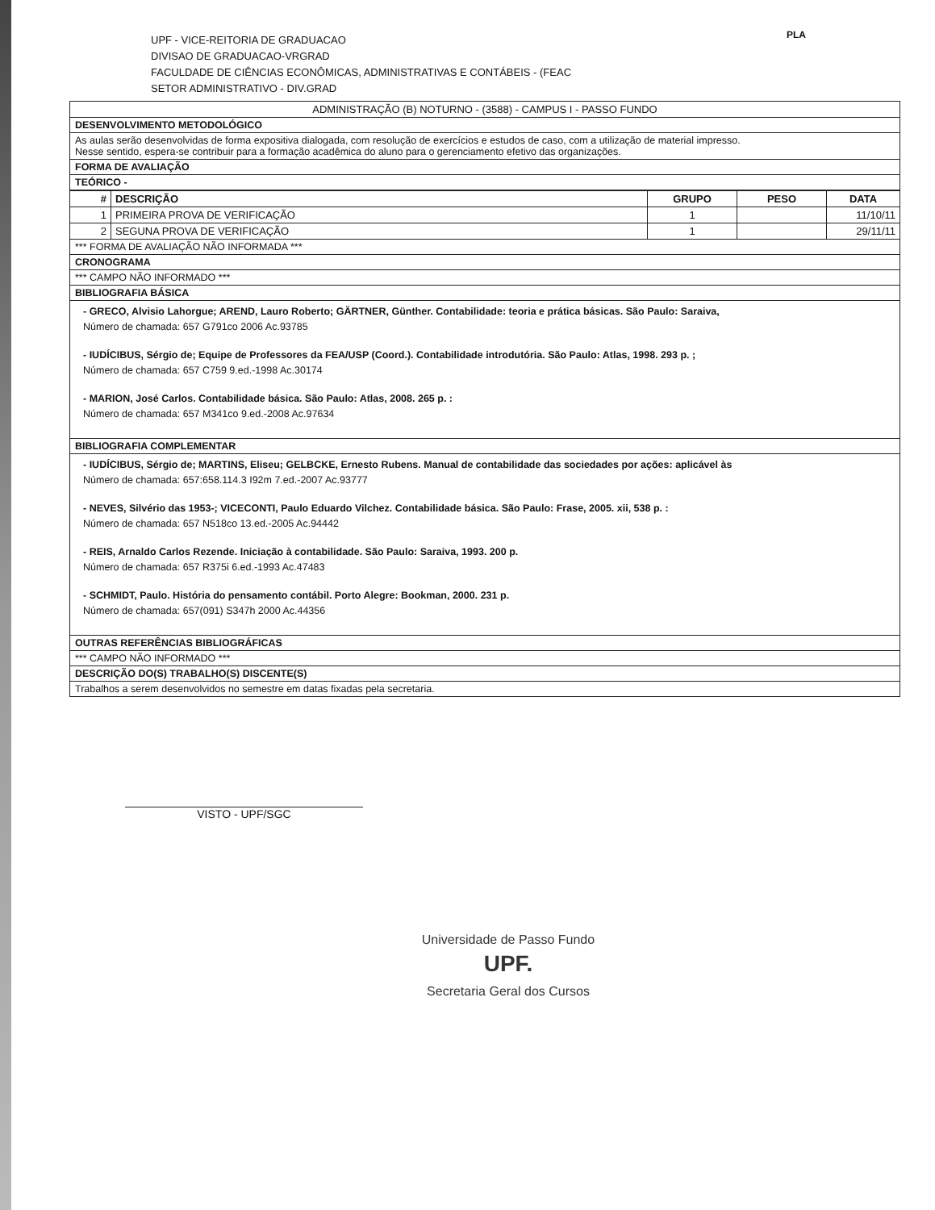UPF - VICE-REITORIA DE GRADUACAO
DIVISAO DE GRADUACAO-VRGRAD
FACULDADE DE CIÊNCIAS ECONÔMICAS, ADMINISTRATIVAS E CONTÁBEIS - (FEAC
SETOR ADMINISTRATIVO - DIV.GRAD
PLA
ADMINISTRAÇÃO (B) NOTURNO - (3588) - CAMPUS I - PASSO FUNDO
DESENVOLVIMENTO METODOLÓGICO
As aulas serão desenvolvidas de forma expositiva dialogada, com resolução de exercícios e estudos de caso, com a utilização de material impresso.
Nesse sentido, espera-se contribuir para a formação acadêmica do aluno para o gerenciamento efetivo das organizações.
FORMA DE AVALIAÇÃO
TEÓRICO -
| # | DESCRIÇÃO | GRUPO | PESO | DATA |
| --- | --- | --- | --- | --- |
| 1 | PRIMEIRA PROVA DE VERIFICAÇÃO | 1 | | 11/10/11 |
| 2 | SEGUNA PROVA DE VERIFICAÇÃO | 1 | | 29/11/11 |
*** FORMA DE AVALIAÇÃO NÃO INFORMADA ***
CRONOGRAMA
*** CAMPO NÃO INFORMADO ***
BIBLIOGRAFIA BÁSICA
- GRECO, Alvisio Lahorgue; AREND, Lauro Roberto; GÄRTNER, Günther. Contabilidade: teoria e prática básicas. São Paulo: Saraiva,
Número de chamada: 657 G791co 2006 Ac.93785
- IUDÍCIBUS, Sérgio de; Equipe de Professores da FEA/USP (Coord.). Contabilidade introdutória. São Paulo: Atlas, 1998. 293 p. ;
Número de chamada: 657 C759 9.ed.-1998 Ac.30174
- MARION, José Carlos. Contabilidade básica. São Paulo: Atlas, 2008. 265 p. :
Número de chamada: 657 M341co 9.ed.-2008 Ac.97634
BIBLIOGRAFIA COMPLEMENTAR
- IUDÍCIBUS, Sérgio de; MARTINS, Eliseu; GELBCKE, Ernesto Rubens. Manual de contabilidade das sociedades por ações: aplicável às
Número de chamada: 657:658.114.3 I92m 7.ed.-2007 Ac.93777
- NEVES, Silvério das 1953-; VICECONTI, Paulo Eduardo Vilchez. Contabilidade básica. São Paulo: Frase, 2005. xii, 538 p. :
Número de chamada: 657 N518co 13.ed.-2005 Ac.94442
- REIS, Arnaldo Carlos Rezende. Iniciação à contabilidade. São Paulo: Saraiva, 1993. 200 p.
Número de chamada: 657 R375i 6.ed.-1993 Ac.47483
- SCHMIDT, Paulo. História do pensamento contábil. Porto Alegre: Bookman, 2000. 231 p.
Número de chamada: 657(091) S347h 2000 Ac.44356
OUTRAS REFERÊNCIAS BIBLIOGRÁFICAS
*** CAMPO NÃO INFORMADO ***
DESCRIÇÃO DO(S) TRABALHO(S) DISCENTE(S)
Trabalhos a serem desenvolvidos no semestre em datas fixadas pela secretaria.
VISTO - UPF/SGC
Universidade de Passo Fundo
UPF.
Secretaria Geral dos Cursos